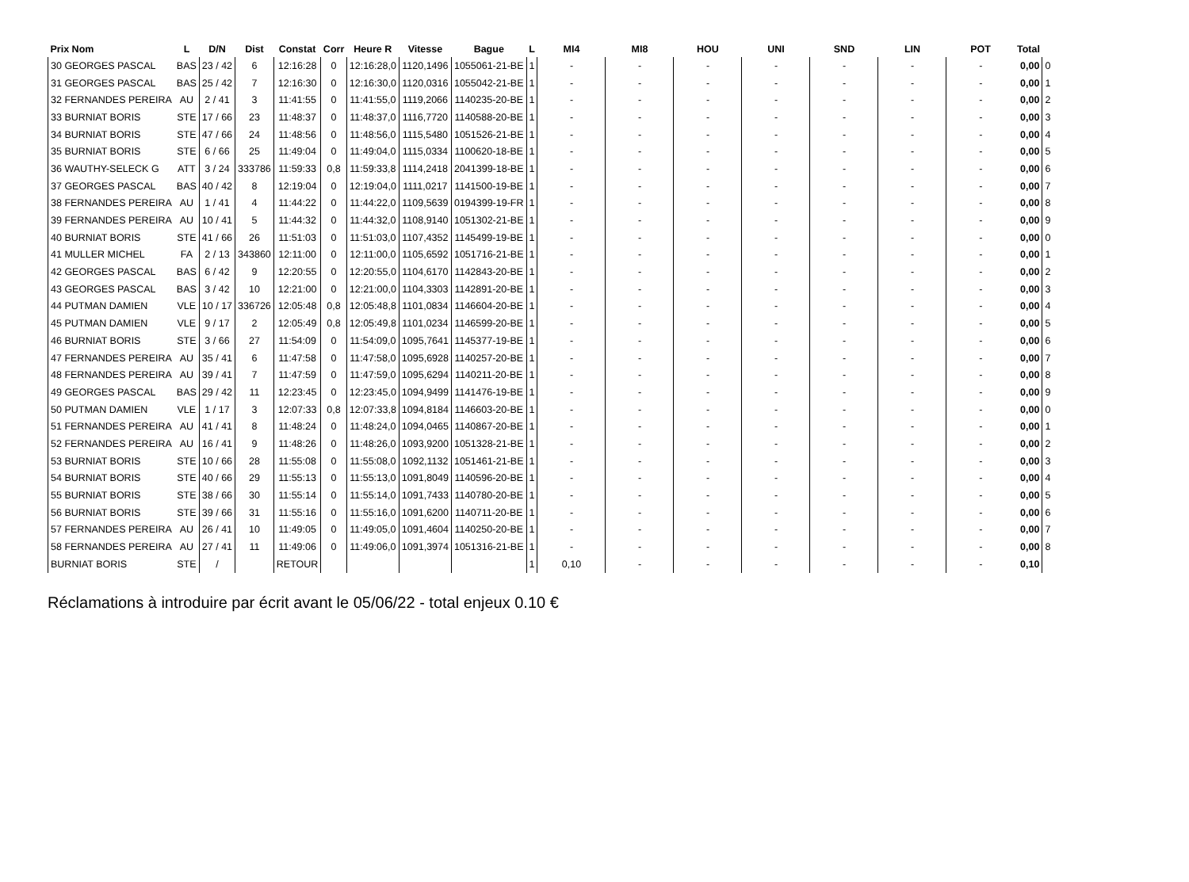| Prix Nom | L | D/N | Dist | Constat | Corr | Heure R | Vitesse | Bague | L | MI4 | MI8 | HOU | UNI | SND | LIN | POT | Total | |
| --- | --- | --- | --- | --- | --- | --- | --- | --- | --- | --- | --- | --- | --- | --- | --- | --- | --- | --- |
| 30 GEORGES PASCAL | BAS | 23 / 42 | 6 | 12:16:28 | 0 | 12:16:28,0 | 1120,1496 | 1055061-21-BE | 1 | - | - | - | - | - | - | - | 0,00 | 0 |
| 31 GEORGES PASCAL | BAS | 25 / 42 | 7 | 12:16:30 | 0 | 12:16:30,0 | 1120,0316 | 1055042-21-BE | 1 | - | - | - | - | - | - | - | 0,00 | 1 |
| 32 FERNANDES PEREIRA | AU | 2 / 41 | 3 | 11:41:55 | 0 | 11:41:55,0 | 1119,2066 | 1140235-20-BE | 1 | - | - | - | - | - | - | - | 0,00 | 2 |
| 33 BURNIAT BORIS | STE | 17 / 66 | 23 | 11:48:37 | 0 | 11:48:37,0 | 1116,7720 | 1140588-20-BE | 1 | - | - | - | - | - | - | - | 0,00 | 3 |
| 34 BURNIAT BORIS | STE | 47 / 66 | 24 | 11:48:56 | 0 | 11:48:56,0 | 1115,5480 | 1051526-21-BE | 1 | - | - | - | - | - | - | - | 0,00 | 4 |
| 35 BURNIAT BORIS | STE | 6 / 66 | 25 | 11:49:04 | 0 | 11:49:04,0 | 1115,0334 | 1100620-18-BE | 1 | - | - | - | - | - | - | - | 0,00 | 5 |
| 36 WAUTHY-SELECK G | ATT | 3 / 24 | 333786 | 11:59:33 | 0,8 | 11:59:33,8 | 1114,2418 | 2041399-18-BE | 1 | - | - | - | - | - | - | - | 0,00 | 6 |
| 37 GEORGES PASCAL | BAS | 40 / 42 | 8 | 12:19:04 | 0 | 12:19:04,0 | 1111,0217 | 1141500-19-BE | 1 | - | - | - | - | - | - | - | 0,00 | 7 |
| 38 FERNANDES PEREIRA | AU | 1 / 41 | 4 | 11:44:22 | 0 | 11:44:22,0 | 1109,5639 | 0194399-19-FR | 1 | - | - | - | - | - | - | - | 0,00 | 8 |
| 39 FERNANDES PEREIRA | AU | 10 / 41 | 5 | 11:44:32 | 0 | 11:44:32,0 | 1108,9140 | 1051302-21-BE | 1 | - | - | - | - | - | - | - | 0,00 | 9 |
| 40 BURNIAT BORIS | STE | 41 / 66 | 26 | 11:51:03 | 0 | 11:51:03,0 | 1107,4352 | 1145499-19-BE | 1 | - | - | - | - | - | - | - | 0,00 | 0 |
| 41 MULLER MICHEL | FA | 2 / 13 | 343860 | 12:11:00 | 0 | 12:11:00,0 | 1105,6592 | 1051716-21-BE | 1 | - | - | - | - | - | - | - | 0,00 | 1 |
| 42 GEORGES PASCAL | BAS | 6 / 42 | 9 | 12:20:55 | 0 | 12:20:55,0 | 1104,6170 | 1142843-20-BE | 1 | - | - | - | - | - | - | - | 0,00 | 2 |
| 43 GEORGES PASCAL | BAS | 3 / 42 | 10 | 12:21:00 | 0 | 12:21:00,0 | 1104,3303 | 1142891-20-BE | 1 | - | - | - | - | - | - | - | 0,00 | 3 |
| 44 PUTMAN DAMIEN | VLE | 10 / 17 | 336726 | 12:05:48 | 0,8 | 12:05:48,8 | 1101,0834 | 1146604-20-BE | 1 | - | - | - | - | - | - | - | 0,00 | 4 |
| 45 PUTMAN DAMIEN | VLE | 9 / 17 | 2 | 12:05:49 | 0,8 | 12:05:49,8 | 1101,0234 | 1146599-20-BE | 1 | - | - | - | - | - | - | - | 0,00 | 5 |
| 46 BURNIAT BORIS | STE | 3 / 66 | 27 | 11:54:09 | 0 | 11:54:09,0 | 1095,7641 | 1145377-19-BE | 1 | - | - | - | - | - | - | - | 0,00 | 6 |
| 47 FERNANDES PEREIRA | AU | 35 / 41 | 6 | 11:47:58 | 0 | 11:47:58,0 | 1095,6928 | 1140257-20-BE | 1 | - | - | - | - | - | - | - | 0,00 | 7 |
| 48 FERNANDES PEREIRA | AU | 39 / 41 | 7 | 11:47:59 | 0 | 11:47:59,0 | 1095,6294 | 1140211-20-BE | 1 | - | - | - | - | - | - | - | 0,00 | 8 |
| 49 GEORGES PASCAL | BAS | 29 / 42 | 11 | 12:23:45 | 0 | 12:23:45,0 | 1094,9499 | 1141476-19-BE | 1 | - | - | - | - | - | - | - | 0,00 | 9 |
| 50 PUTMAN DAMIEN | VLE | 1 / 17 | 3 | 12:07:33 | 0,8 | 12:07:33,8 | 1094,8184 | 1146603-20-BE | 1 | - | - | - | - | - | - | - | 0,00 | 0 |
| 51 FERNANDES PEREIRA | AU | 41 / 41 | 8 | 11:48:24 | 0 | 11:48:24,0 | 1094,0465 | 1140867-20-BE | 1 | - | - | - | - | - | - | - | 0,00 | 1 |
| 52 FERNANDES PEREIRA | AU | 16 / 41 | 9 | 11:48:26 | 0 | 11:48:26,0 | 1093,9200 | 1051328-21-BE | 1 | - | - | - | - | - | - | - | 0,00 | 2 |
| 53 BURNIAT BORIS | STE | 10 / 66 | 28 | 11:55:08 | 0 | 11:55:08,0 | 1092,1132 | 1051461-21-BE | 1 | - | - | - | - | - | - | - | 0,00 | 3 |
| 54 BURNIAT BORIS | STE | 40 / 66 | 29 | 11:55:13 | 0 | 11:55:13,0 | 1091,8049 | 1140596-20-BE | 1 | - | - | - | - | - | - | - | 0,00 | 4 |
| 55 BURNIAT BORIS | STE | 38 / 66 | 30 | 11:55:14 | 0 | 11:55:14,0 | 1091,7433 | 1140780-20-BE | 1 | - | - | - | - | - | - | - | 0,00 | 5 |
| 56 BURNIAT BORIS | STE | 39 / 66 | 31 | 11:55:16 | 0 | 11:55:16,0 | 1091,6200 | 1140711-20-BE | 1 | - | - | - | - | - | - | - | 0,00 | 6 |
| 57 FERNANDES PEREIRA | AU | 26 / 41 | 10 | 11:49:05 | 0 | 11:49:05,0 | 1091,4604 | 1140250-20-BE | 1 | - | - | - | - | - | - | - | 0,00 | 7 |
| 58 FERNANDES PEREIRA | AU | 27 / 41 | 11 | 11:49:06 | 0 | 11:49:06,0 | 1091,3974 | 1051316-21-BE | 1 | - | - | - | - | - | - | - | 0,00 | 8 |
| BURNIAT BORIS | STE | / | | RETOUR | | | | | 1 | 0,10 | - | - | - | - | - | - | 0,10 | |
Réclamations à introduire par écrit avant le 05/06/22 - total enjeux 0.10 €